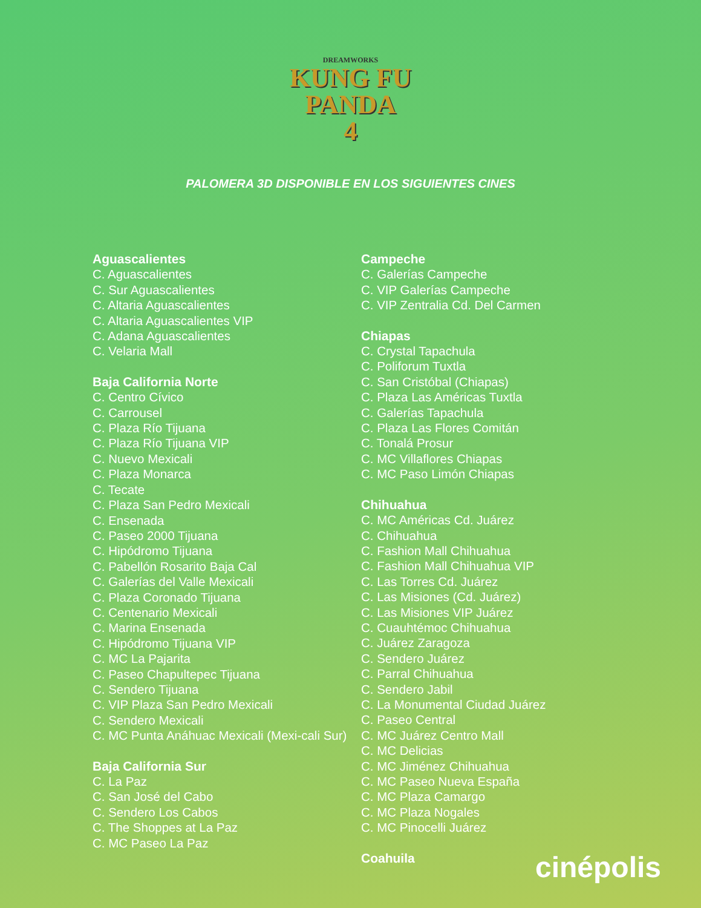DREAMWORKS
KUNG FU
PANDA
4
PALOMERA 3D DISPONIBLE EN LOS SIGUIENTES CINES
Aguascalientes
C. Aguascalientes
C. Sur Aguascalientes
C. Altaria Aguascalientes
C. Altaria Aguascalientes VIP
C. Adana Aguascalientes
C. Velaria Mall
Baja California Norte
C. Centro Cívico
C. Carrousel
C. Plaza Río Tijuana
C. Plaza Río Tijuana VIP
C. Nuevo Mexicali
C. Plaza Monarca
C. Tecate
C. Plaza San Pedro Mexicali
C. Ensenada
C. Paseo 2000 Tijuana
C. Hipódromo Tijuana
C. Pabellón Rosarito Baja Cal
C. Galerías del Valle Mexicali
C. Plaza Coronado Tijuana
C. Centenario Mexicali
C. Marina Ensenada
C. Hipódromo Tijuana VIP
C. MC La Pajarita
C. Paseo Chapultepec Tijuana
C. Sendero Tijuana
C. VIP Plaza San Pedro Mexicali
C. Sendero Mexicali
C. MC Punta Anáhuac Mexicali (Mexi-cali Sur)
Baja California Sur
C. La Paz
C. San José del Cabo
C. Sendero Los Cabos
C. The Shoppes at La Paz
C. MC Paseo La Paz
Campeche
C. Galerías Campeche
C. VIP Galerías Campeche
C. VIP Zentralia Cd. Del Carmen
Chiapas
C. Crystal Tapachula
C. Poliforum Tuxtla
C. San Cristóbal (Chiapas)
C. Plaza Las Américas Tuxtla
C. Galerías Tapachula
C. Plaza Las Flores Comitán
C. Tonalá Prosur
C. MC Villaflores Chiapas
C. MC Paso Limón Chiapas
Chihuahua
C. MC Américas Cd. Juárez
C. Chihuahua
C. Fashion Mall Chihuahua
C. Fashion Mall Chihuahua VIP
C. Las Torres Cd. Juárez
C. Las Misiones (Cd. Juárez)
C. Las Misiones VIP Juárez
C. Cuauhtémoc Chihuahua
C. Juárez Zaragoza
C. Sendero Juárez
C. Parral Chihuahua
C. Sendero Jabil
C. La Monumental Ciudad Juárez
C. Paseo Central
C. MC Juárez Centro Mall
C. MC Delicias
C. MC Jiménez Chihuahua
C. MC Paseo Nueva España
C. MC Plaza Camargo
C. MC Plaza Nogales
C. MC Pinocelli Juárez
Coahuila
cinépolis